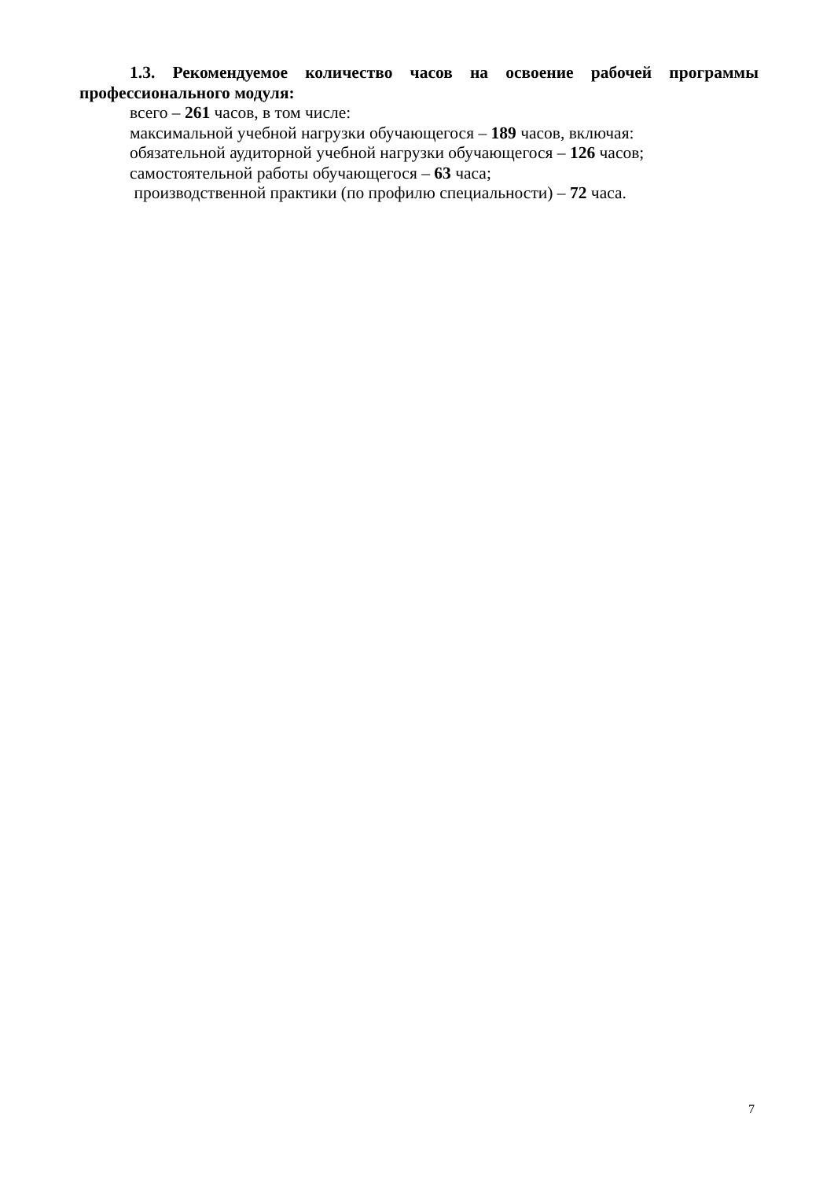1.3. Рекомендуемое количество часов на освоение рабочей программы профессионального модуля:
всего – 261 часов, в том числе:
максимальной учебной нагрузки обучающегося – 189 часов, включая:
обязательной аудиторной учебной нагрузки обучающегося – 126 часов;
самостоятельной работы обучающегося – 63 часа;
производственной практики (по профилю специальности) – 72 часа.
7